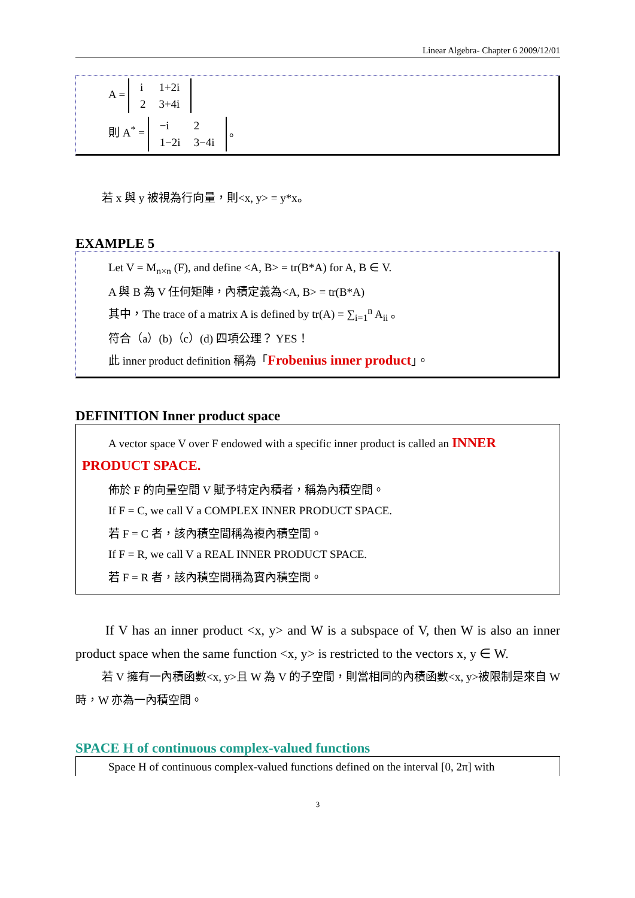Linear Algebra- Chapter 6 2009/12/01
A =
| i | 1+2i |
| 2 | 3+4i |
則 A<sup>*</sup> =
| −i | 2 |
| 1−2i | 3−4i |
。
若 x 與 y 被視為行向量，則<x, y> = y*x。
EXAMPLE 5
Let V = M<sub>n×n</sub> (F), and define <A, B> = tr(B*A) for A, B ∈ V.
A 與 B 為 V 任何矩陣，內積定義為<A, B> = tr(B*A)
其中，The trace of a matrix A is defined by tr(A) = ∑<sub>i=1</sub><sup>n</sup> A<sub>ii</sub> 。
符合（a）(b)（c）(d) 四項公理？ YES！
此 inner product definition 稱為「Frobenius inner product」。
DEFINITION Inner product space
A vector space V over F endowed with a specific inner product is called an INNER
PRODUCT SPACE.
佈於 F 的向量空間 V 賦予特定內積者，稱為內積空間。
If F = C, we call V a COMPLEX INNER PRODUCT SPACE.
若 F = C 者，該內積空間稱為複內積空間。
If F = R, we call V a REAL INNER PRODUCT SPACE.
若 F = R 者，該內積空間稱為實內積空間。
If V has an inner product <x, y> and W is a subspace of V, then W is also an inner product space when the same function <x, y> is restricted to the vectors x, y ∈ W.
若 V 擁有一內積函數<x, y>且 W 為 V 的子空間，則當相同的內積函數<x, y>被限制是來自 W 時，W 亦為一內積空間。
SPACE H of continuous complex-valued functions
Space H of continuous complex-valued functions defined on the interval [0, 2π] with
3